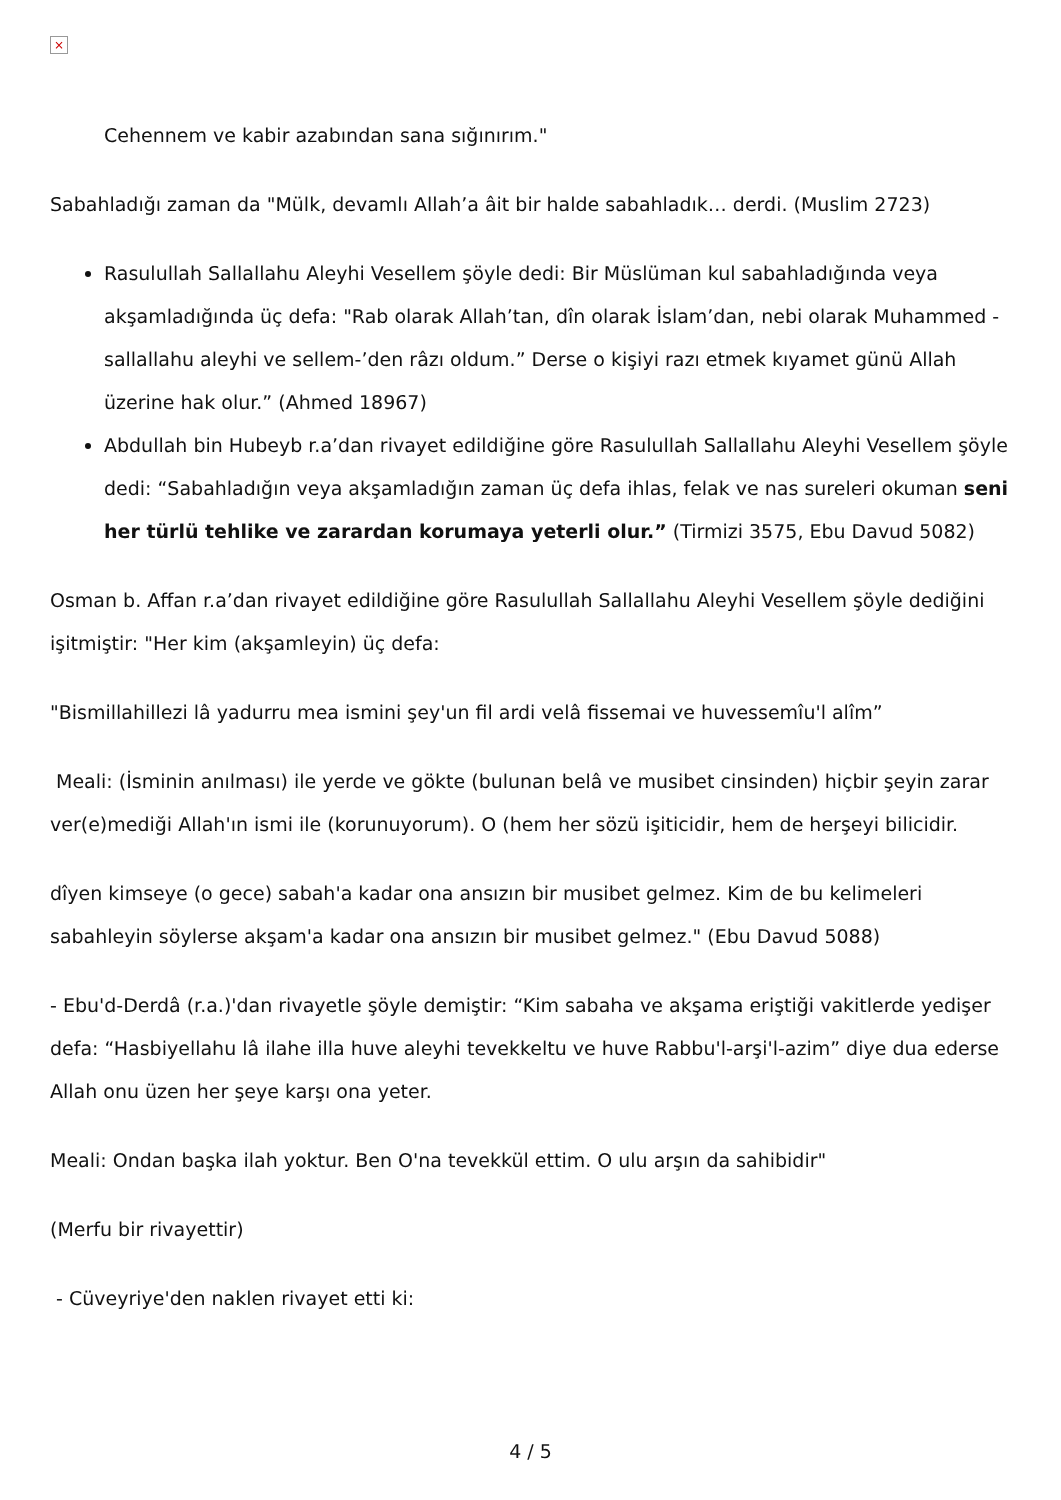×
Cehennem ve kabir azabından sana sığınırım."
Sabahladığı zaman da "Mülk, devamlı Allah’a âit bir halde sabahladık… derdi. (Muslim 2723)
Rasulullah Sallallahu Aleyhi Vesellem şöyle dedi: Bir Müslüman kul sabahladığında veya akşamladığında üç defa: "Rab olarak Allah’tan, dîn olarak İslam’dan, nebi olarak Muhammed -sallallahu aleyhi ve sellem-’den râzı oldum.” Derse o kişiyi razı etmek kıyamet günü Allah üzerine hak olur.” (Ahmed 18967)
Abdullah bin Hubeyb r.a’dan rivayet edildiğine göre Rasulullah Sallallahu Aleyhi Vesellem şöyle dedi: “Sabahladığın veya akşamladığın zaman üç defa ihlas, felak ve nas sureleri okuman seni her türlü tehlike ve zarardan korumaya yeterli olur.” (Tirmizi 3575, Ebu Davud 5082)
Osman b. Affan r.a’dan rivayet edildiğine göre Rasulullah Sallallahu Aleyhi Vesellem şöyle dediğini işitmiştir: "Her kim (akşamleyin) üç defa:
"Bismillahillezi lâ yadurru mea ismini şey'un fil ardi velâ fissemai ve huvessemîu'l alîm”
Meali: (İsminin anılması) ile yerde ve gökte (bulunan belâ ve musibet cinsinden) hiçbir şeyin zarar ver(e)mediği Allah'ın ismi ile (korunuyorum). O (hem her sözü işiticidir, hem de herşeyi bilicidir.
dîyen kimseye (o gece) sabah'a kadar ona ansızın bir musibet gelmez. Kim de bu kelimeleri sabahleyin söylerse akşam'a kadar ona ansızın bir musibet gelmez." (Ebu Davud 5088)
- Ebu'd-Derdâ (r.a.)'dan rivayetle şöyle demiştir: “Kim sabaha ve akşama eriştiği vakitlerde yedişer defa: “Hasbiyellahu lâ ilahe illa huve aleyhi tevekkeltu ve huve Rabbu'l-arşi'l-azim” diye dua ederse Allah onu üzen her şeye karşı ona yeter.
Meali: Ondan başka ilah yoktur. Ben O'na tevekkül ettim. O ulu arşın da sahibidir"
(Merfu bir rivayettir)
- Cüveyriye'den naklen rivayet etti ki:
4 / 5